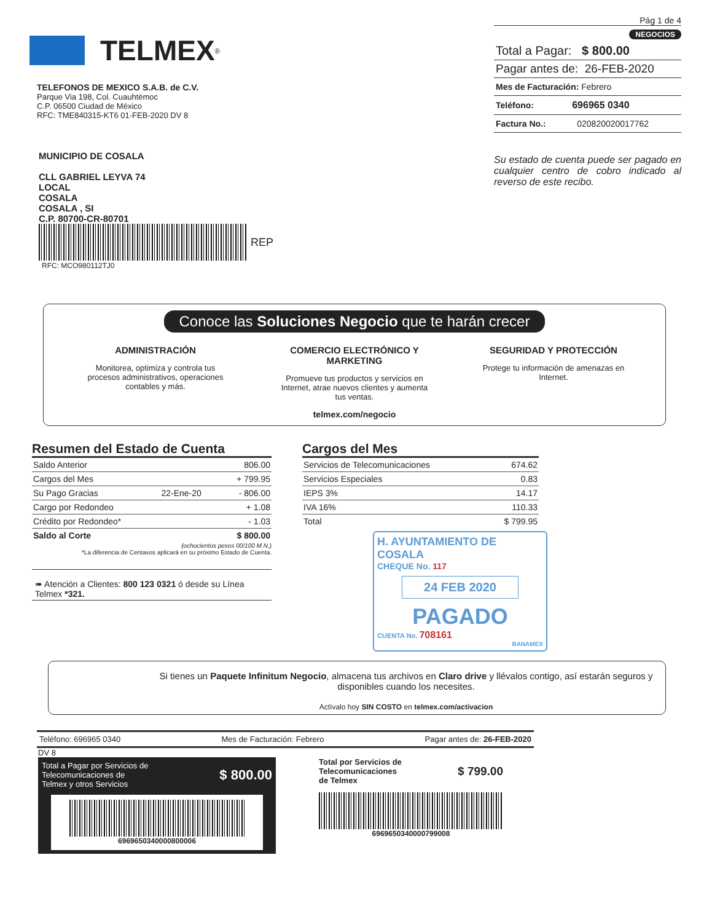TELMEX<sup>®</sup>
TELEFONOS DE MEXICO S.A.B. de C.V.
Parque Via 198, Col. Cuauhtémoc
C.P. 06500 Ciudad de México
RFC: TME840315-KT6 01-FEB-2020 DV 8
MUNICIPIO DE COSALA
CLL GABRIEL LEYVA 74
LOCAL
COSALA
COSALA , SI
C.P. 80700-CR-80701
REP
RFC: MCO980112TJ0
Pág 1 de 4
NEGOCIOS
Total a Pagar: $ 800.00
Pagar antes de: 26-FEB-2020
Mes de Facturación: Febrero
Teléfono: 696965 0340
Factura No.: 020820020017762
Su estado de cuenta puede ser pagado en cualquier centro de cobro indicado al reverso de este recibo.
Conoce las Soluciones Negocio que te harán crecer
ADMINISTRACIÓN
Monitorea, optimiza y controla tus procesos administrativos, operaciones contables y más.
COMERCIO ELECTRÓNICO Y MARKETING
Promueve tus productos y servicios en Internet, atrae nuevos clientes y aumenta tus ventas.
SEGURIDAD Y PROTECCIÓN
Protege tu información de amenazas en Internet.
telmex.com/negocio
Resumen del Estado de Cuenta
| Saldo Anterior | | 806.00 |
| Cargos del Mes | | + 799.95 |
| Su Pago Gracias | 22-Ene-20 | - 806.00 |
| Cargo por Redondeo | | + 1.08 |
| Crédito por Redondeo* | | - 1.03 |
| Saldo al Corte | | $ 800.00 |
(ochocientos pesos 00/100 M.N.)
*La diferencia de Centavos aplicará en su próximo Estado de Cuenta.
➠ Atención a Clientes: 800 123 0321 ó desde su Línea Telmex *321.
Cargos del Mes
| Servicios de Telecomunicaciones | 674.62 |
| Servicios Especiales | 0.83 |
| IEPS 3% | 14.17 |
| IVA 16% | 110.33 |
| Total | $ 799.95 |
H. AYUNTAMIENTO DE COSALA
CHEQUE No. 117
24 FEB 2020
PAGADO
CUENTA No. 708161
BANAMEX
Si tienes un Paquete Infinitum Negocio, almacena tus archivos en Claro drive y llévalos contigo, así estarán seguros y disponibles cuando los necesites.
Actívalo hoy SIN COSTO en telmex.com/activacion
Teléfono: 696965 0340 Mes de Facturación: Febrero Pagar antes de: 26-FEB-2020
DV 8
Total a Pagar por Servicios de
Telecomunicaciones de
Telmex y otros Servicios $ 800.00
6969650340000800006
Total por Servicios de
Telecomunicaciones
de Telmex $ 799.00
6969650340000799008